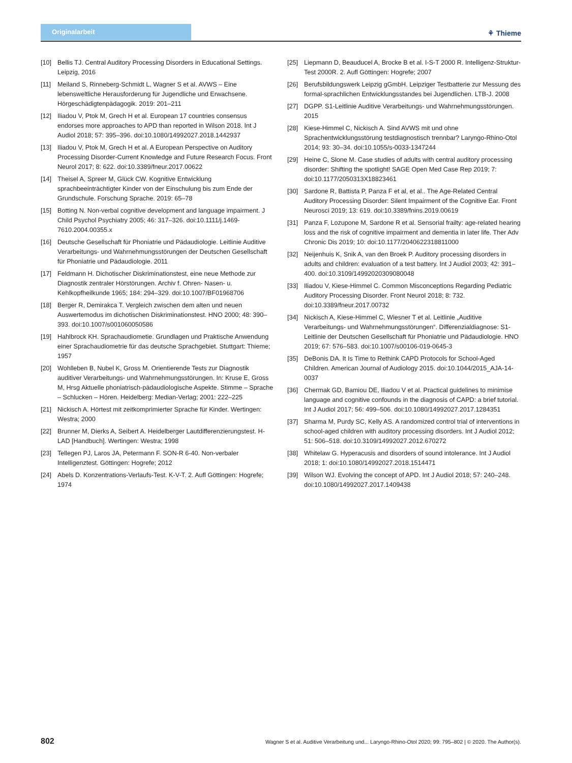Originalarbeit
⚘ Thieme
[10] Bellis TJ. Central Auditory Processing Disorders in Educational Settings. Leipzig, 2016
[11] Meiland S, Rinneberg-Schmidt L, Wagner S et al. AVWS – Eine lebensweltliche Herausforderung für Jugendliche und Erwachsene. Hörgeschädigtenpädagogik. 2019: 201–211
[12] Iliadou V, Ptok M, Grech H et al. European 17 countries consensus endorses more approaches to APD than reported in Wilson 2018. Int J Audiol 2018; 57: 395–396. doi:10.1080/14992027.2018.1442937
[13] Iliadou V, Ptok M, Grech H et al. A European Perspective on Auditory Processing Disorder-Current Knowledge and Future Research Focus. Front Neurol 2017; 8: 622. doi:10.3389/fneur.2017.00622
[14] Theisel A, Spreer M, Glück CW. Kognitive Entwicklung sprachbeeinträchtigter Kinder von der Einschulung bis zum Ende der Grundschule. Forschung Sprache. 2019: 65–78
[15] Botting N. Non-verbal cognitive development and language impairment. J Child Psychol Psychiatry 2005; 46: 317–326. doi:10.1111/j.1469-7610.2004.00355.x
[16] Deutsche Gesellschaft für Phoniatrie und Pädaudiologie. Leitlinie Auditive Verarbeitungs- und Wahrnehmungsstörungen der Deutschen Gesellschaft für Phoniatrie und Pädaudiologie. 2011
[17] Feldmann H. Dichotischer Diskriminationstest, eine neue Methode zur Diagnostik zentraler Hörstörungen. Archiv f. Ohren- Nasen- u. Kehlkopfheilkunde 1965; 184: 294–329. doi:10.1007/BF01968706
[18] Berger R, Demirakca T. Vergleich zwischen dem alten und neuen Auswertemodus im dichotischen Diskriminationstest. HNO 2000; 48: 390–393. doi:10.1007/s001060050586
[19] Hahlbrock KH. Sprachaudiometie. Grundlagen und Praktische Anwendung einer Sprachaudiometrie für das deutsche Sprachgebiet. Stuttgart: Thieme; 1957
[20] Wohlleben B, Nubel K, Gross M. Orientierende Tests zur Diagnostik auditiver Verarbeitungs- und Wahrnehmungsstörungen. In: Kruse E, Gross M, Hrsg Aktuelle phoniatrisch-pädaudiologische Aspekte. Stimme – Sprache – Schlucken – Hören. Heidelberg: Median-Verlag; 2001: 222–225
[21] Nickisch A. Hörtest mit zeitkomprimierter Sprache für Kinder. Wertingen: Westra; 2000
[22] Brunner M, Dierks A, Seibert A. Heidelberger Lautdifferenzierungstest. H-LAD [Handbuch]. Wertingen: Westra; 1998
[23] Tellegen PJ, Laros JA, Petermann F. SON-R 6-40. Non-verbaler Intelligenztest. Göttingen: Hogrefe; 2012
[24] Abels D. Konzentrations-Verlaufs-Test. K-V-T. 2. Aufl Göttingen: Hogrefe; 1974
[25] Liepmann D, Beauducel A, Brocke B et al. I-S-T 2000 R. Intelligenz-Struktur-Test 2000R. 2. Aufl Göttingen: Hogrefe; 2007
[26] Berufsbildungswerk Leipzig gGmbH. Leipziger Testbatterie zur Messung des formal-sprachlichen Entwicklungsstandes bei Jugendlichen. LTB-J. 2008
[27] DGPP. S1-Leitlinie Auditive Verarbeitungs- und Wahrnehmungsstörungen. 2015
[28] Kiese-Himmel C, Nickisch A. Sind AVWS mit und ohne Sprachentwicklungsstörung testdiagnostisch trennbar? Laryngo-Rhino-Otol 2014; 93: 30–34. doi:10.1055/s-0033-1347244
[29] Heine C, Slone M. Case studies of adults with central auditory processing disorder: Shifting the spotlight! SAGE Open Med Case Rep 2019; 7: doi:10.1177/2050313X18823461
[30] Sardone R, Battista P, Panza F et al, et al.. The Age-Related Central Auditory Processing Disorder: Silent Impairment of the Cognitive Ear. Front Neurosci 2019; 13: 619. doi:10.3389/fnins.2019.00619
[31] Panza F, Lozupone M, Sardone R et al. Sensorial frailty: age-related hearing loss and the risk of cognitive impairment and dementia in later life. Ther Adv Chronic Dis 2019; 10: doi:10.1177/2040622318811000
[32] Neijenhuis K, Snik A, van den Broek P. Auditory processing disorders in adults and children: evaluation of a test battery. Int J Audiol 2003; 42: 391–400. doi:10.3109/14992020309080048
[33] Iliadou V, Kiese-Himmel C. Common Misconceptions Regarding Pediatric Auditory Processing Disorder. Front Neurol 2018; 8: 732. doi:10.3389/fneur.2017.00732
[34] Nickisch A, Kiese-Himmel C, Wiesner T et al. Leitlinie „Auditive Verarbeitungs- und Wahrnehmungsstörungen“. Differenzialdiagnose: S1-Leitlinie der Deutschen Gesellschaft für Phoniatrie und Pädaudiologie. HNO 2019; 67: 576–583. doi:10.1007/s00106-019-0645-3
[35] DeBonis DA. It Is Time to Rethink CAPD Protocols for School-Aged Children. American Journal of Audiology 2015. doi:10.1044/2015_AJA-14-0037
[36] Chermak GD, Bamiou DE, Iliadou V et al. Practical guidelines to minimise language and cognitive confounds in the diagnosis of CAPD: a brief tutorial. Int J Audiol 2017; 56: 499–506. doi:10.1080/14992027.2017.1284351
[37] Sharma M, Purdy SC, Kelly AS. A randomized control trial of interventions in school-aged children with auditory processing disorders. Int J Audiol 2012; 51: 506–518. doi:10.3109/14992027.2012.670272
[38] Whitelaw G. Hyperacusis and disorders of sound intolerance. Int J Audiol 2018; 1: doi:10.1080/14992027.2018.1514471
[39] Wilson WJ. Evolving the concept of APD. Int J Audiol 2018; 57: 240–248. doi:10.1080/14992027.2017.1409438
802 Wagner S et al. Auditive Verarbeitung und... Laryngo-Rhino-Otol 2020; 99: 795–802 | © 2020. The Author(s).